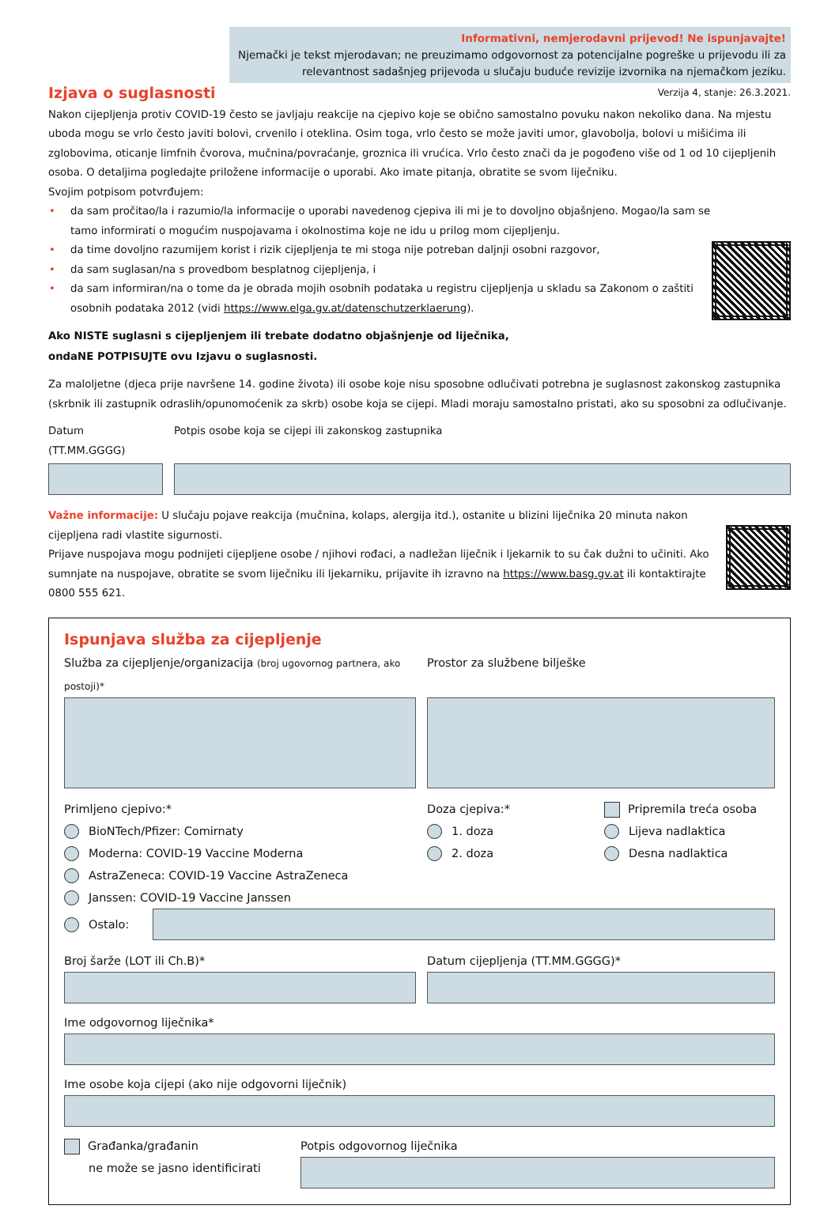Informativni, nemjerodavni prijevod! Ne ispunjavajte!
Njemački je tekst mjerodavan; ne preuzimamo odgovornost za potencijalne pogreške u prijevodu ili za relevantnost sadašnjeg prijevoda u slučaju buduće revizije izvornika na njemačkom jeziku.
Izjava o suglasnosti
Verzija 4, stanje: 26.3.2021.
Nakon cijepljenja protiv COVID-19 često se javljaju reakcije na cjepivo koje se obično samostalno povuku nakon nekoliko dana. Na mjestu uboda mogu se vrlo često javiti bolovi, crvenilo i oteklina. Osim toga, vrlo često se može javiti umor, glavobolja, bolovi u mišićima ili zglobovima, oticanje limfnih čvorova, mučnina/povraćanje, groznica ili vrućica. Vrlo često znači da je pogođeno više od 1 od 10 cijepljenih osoba. O detaljima pogledajte priložene informacije o uporabi. Ako imate pitanja, obratite se svom liječniku.
Svojim potpisom potvrđujem:
• da sam pročitao/la i razumio/la informacije o uporabi navedenog cjepiva ili mi je to dovoljno objašnjeno. Mogao/la sam se tamo informirati o mogućim nuspojavama i okolnostima koje ne idu u prilog mom cijepljenju.
• da time dovoljno razumijem korist i rizik cijepljenja te mi stoga nije potreban daljnji osobni razgovor,
• da sam suglasan/na s provedbom besplatnog cijepljenja, i
• da sam informiran/na o tome da je obrada mojih osobnih podataka u registru cijepljenja u skladu sa Zakonom o zaštiti osobnih podataka 2012 (vidi https://www.elga.gv.at/datenschutzerklaerung).
Ako NISTE suglasni s cijepljenjem ili trebate dodatno objašnjenje od liječnika,
ondaNE POTPISUJTE ovu Izjavu o suglasnosti.
Za maloljetne (djeca prije navršene 14. godine života) ili osobe koje nisu sposobne odlučivati potrebna je suglasnost zakonskog zastupnika (skrbnik ili zastupnik odraslih/opunomoćenik za skrb) osobe koja se cijepi. Mladi moraju samostalno pristati, ako su sposobni za odlučivanje.
Datum (TT.MM.GGGG) Potpis osobe koja se cijepi ili zakonskog zastupnika
Važne informacije: U slučaju pojave reakcija (mučnina, kolaps, alergija itd.), ostanite u blizini liječnika 20 minuta nakon cijepljena radi vlastite sigurnosti.
Prijave nuspojava mogu podnijeti cijepljene osobe / njihovi rođaci, a nadležan liječnik i ljekarnik to su čak dužni to učiniti. Ako sumnjate na nuspojave, obratite se svom liječniku ili ljekarniku, prijavite ih izravno na https://www.basg.gv.at ili kontaktirajte 0800 555 621.
Ispunjava služba za cijepljenje
Služba za cijepljenje/organizacija (broj ugovornog partnera, ako postoji)*
Prostor za službene bilješke
Primljeno cjepivo:*
BioNTech/Pfizer: Comirnaty
Moderna: COVID-19 Vaccine Moderna
AstraZeneca: COVID-19 Vaccine AstraZeneca
Janssen: COVID-19 Vaccine Janssen
Doza cjepiva:*
1. doza
2. doza
Pripremila treća osoba
Lijeva nadlaktica
Desna nadlaktica
Ostalo:
Broj šarže (LOT ili Ch.B)* Datum cijepljenja (TT.MM.GGGG)*
Ime odgovornog liječnika*
Ime osobe koja cijepi (ako nije odgovorni liječnik)
Građanka/građanin
ne može se jasno identificirati
Potpis odgovornog liječnika